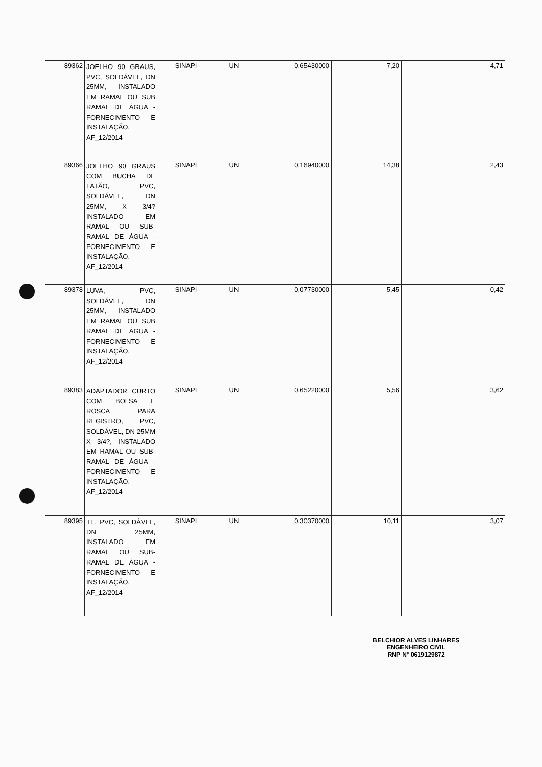| 89362 | JOELHO 90 GRAUS, PVC, SOLDÁVEL, DN 25MM, INSTALADO EM RAMAL OU SUB RAMAL DE ÁGUA - FORNECIMENTO E INSTALAÇÃO. AF_12/2014 | SINAPI | UN | 0,65430000 | 7,20 | 4,71 |
| 89366 | JOELHO 90 GRAUS COM BUCHA DE LATÃO, PVC, SOLDÁVEL, DN 25MM, X 3/4? INSTALADO EM RAMAL OU SUB-RAMAL DE ÁGUA - FORNECIMENTO E INSTALAÇÃO. AF_12/2014 | SINAPI | UN | 0,16940000 | 14,38 | 2,43 |
| 89378 | LUVA, PVC, SOLDÁVEL, DN 25MM, INSTALADO EM RAMAL OU SUB RAMAL DE ÁGUA - FORNECIMENTO E INSTALAÇÃO. AF_12/2014 | SINAPI | UN | 0,07730000 | 5,45 | 0,42 |
| 89383 | ADAPTADOR CURTO COM BOLSA E ROSCA PARA REGISTRO, PVC, SOLDÁVEL, DN 25MM X 3/4?, INSTALADO EM RAMAL OU SUB-RAMAL DE ÁGUA - FORNECIMENTO E INSTALAÇÃO. AF_12/2014 | SINAPI | UN | 0,65220000 | 5,56 | 3,62 |
| 89395 | TE, PVC, SOLDÁVEL, DN 25MM, INSTALADO EM RAMAL OU SUB-RAMAL DE ÁGUA - FORNECIMENTO E INSTALAÇÃO. AF_12/2014 | SINAPI | UN | 0,30370000 | 10,11 | 3,07 |
BELCHIOR ALVES LINHARES
ENGENHEIRO CIVIL
RNP N° 0619129872